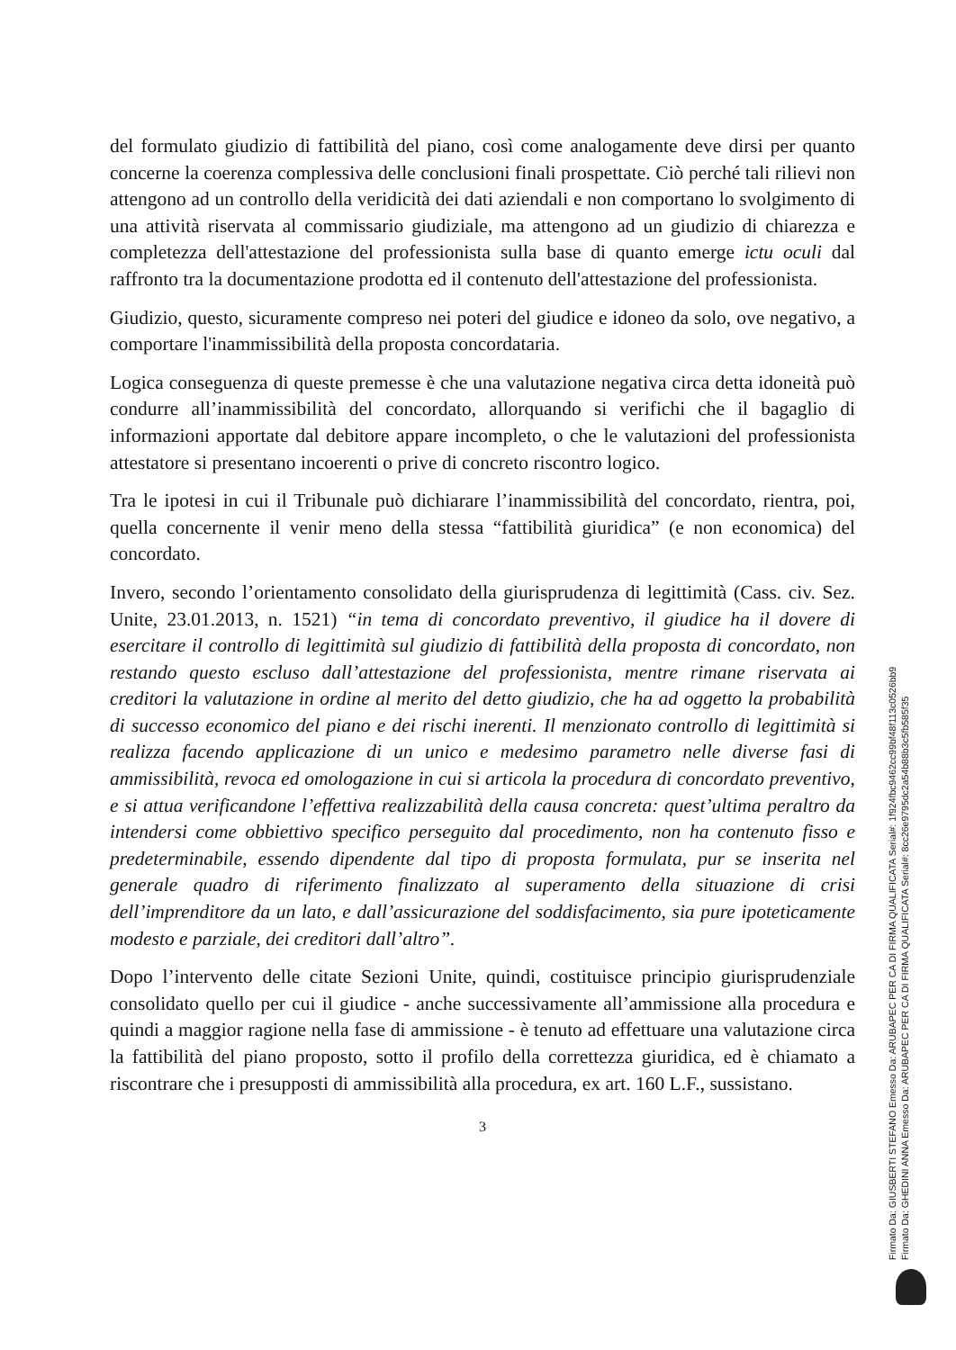del formulato giudizio di fattibilità del piano, così come analogamente deve dirsi per quanto concerne la coerenza complessiva delle conclusioni finali prospettate. Ciò perché tali rilievi non attengono ad un controllo della veridicità dei dati aziendali e non comportano lo svolgimento di una attività riservata al commissario giudiziale, ma attengono ad un giudizio di chiarezza e completezza dell'attestazione del professionista sulla base di quanto emerge ictu oculi dal raffronto tra la documentazione prodotta ed il contenuto dell'attestazione del professionista.
Giudizio, questo, sicuramente compreso nei poteri del giudice e idoneo da solo, ove negativo, a comportare l'inammissibilità della proposta concordataria.
Logica conseguenza di queste premesse è che una valutazione negativa circa detta idoneità può condurre all’inammissibilità del concordato, allorquando si verifichi che il bagaglio di informazioni apportate dal debitore appare incompleto, o che le valutazioni del professionista attestatore si presentano incoerenti o prive di concreto riscontro logico.
Tra le ipotesi in cui il Tribunale può dichiarare l’inammissibilità del concordato, rientra, poi, quella concernente il venir meno della stessa “fattibilità giuridica” (e non economica) del concordato.
Invero, secondo l’orientamento consolidato della giurisprudenza di legittimità (Cass. civ. Sez. Unite, 23.01.2013, n. 1521) “in tema di concordato preventivo, il giudice ha il dovere di esercitare il controllo di legittimità sul giudizio di fattibilità della proposta di concordato, non restando questo escluso dall’attestazione del professionista, mentre rimane riservata ai creditori la valutazione in ordine al merito del detto giudizio, che ha ad oggetto la probabilità di successo economico del piano e dei rischi inerenti. Il menzionato controllo di legittimità si realizza facendo applicazione di un unico e medesimo parametro nelle diverse fasi di ammissibilità, revoca ed omologazione in cui si articola la procedura di concordato preventivo, e si attua verificandone l’effettiva realizzabilità della causa concreta: quest’ultima peraltro da intendersi come obbiettivo specifico perseguito dal procedimento, non ha contenuto fisso e predeterminabile, essendo dipendente dal tipo di proposta formulata, pur se inserita nel generale quadro di riferimento finalizzato al superamento della situazione di crisi dell’imprenditore da un lato, e dall’assicurazione del soddisfacimento, sia pure ipoteticamente modesto e parziale, dei creditori dall’altro”.
Dopo l’intervento delle citate Sezioni Unite, quindi, costituisce principio giurisprudenziale consolidato quello per cui il giudice - anche successivamente all’ammissione alla procedura e quindi a maggior ragione nella fase di ammissione - è tenuto ad effettuare una valutazione circa la fattibilità del piano proposto, sotto il profilo della correttezza giuridica, ed è chiamato a riscontrare che i presupposti di ammissibilità alla procedura, ex art. 160 L.F., sussistano.
3
Firmato Da: GIUSBERTI STEFANO Emesso Da: ARUBAPEC PER CA DI FIRMA QUALIFICATA Serial#: 1f924fbc9462cc99bf48f113c0526bb9
Firmato Da: GHEDINI ANNA Emesso Da: ARUBAPEC PER CA DI FIRMA QUALIFICATA Serial#: 8cc26e9795dc2a54b88b3c5fb585f35